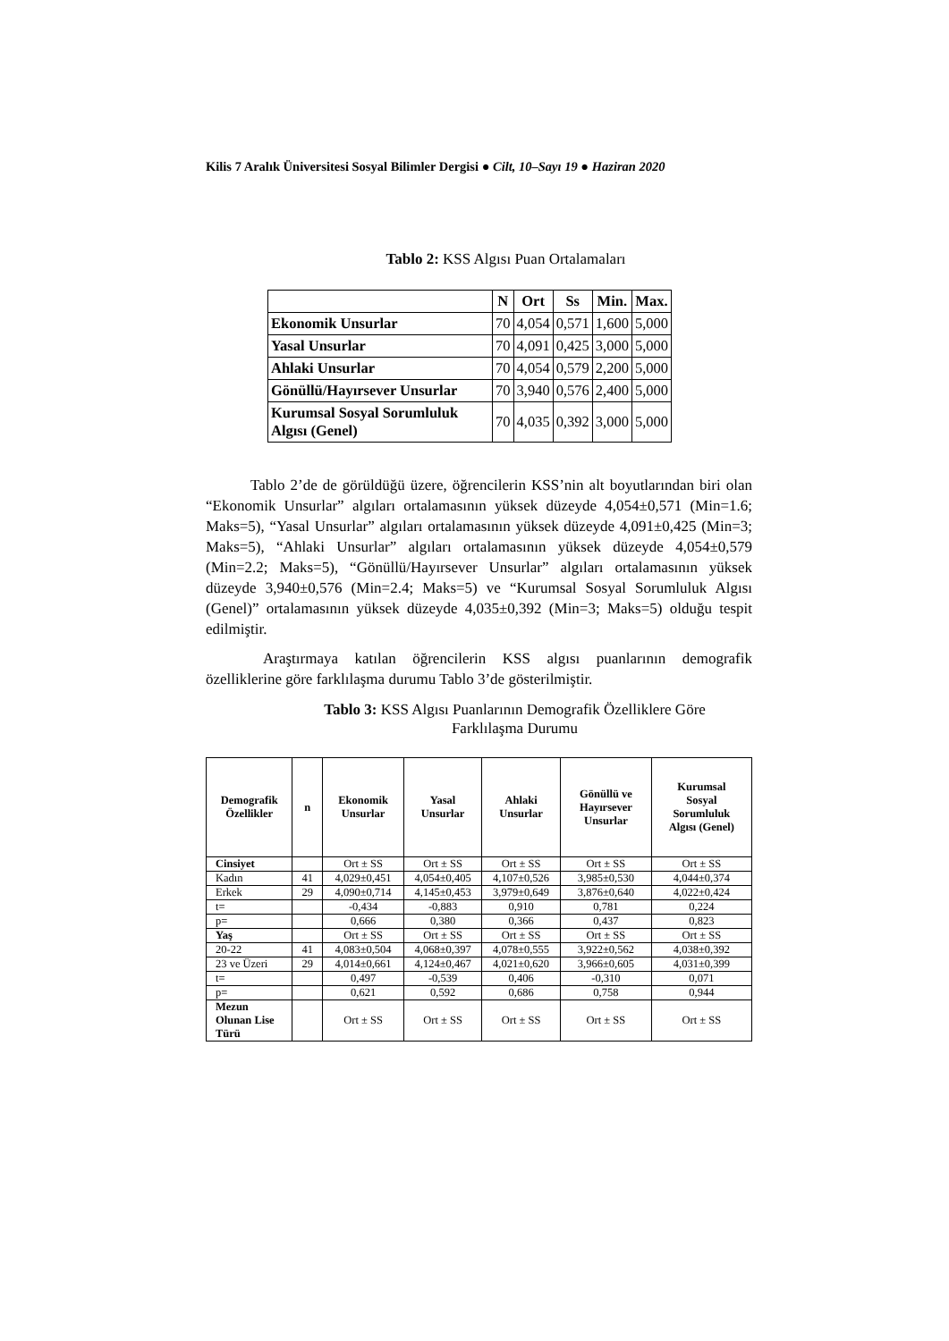Kilis 7 Aralık Üniversitesi Sosyal Bilimler Dergisi ● Cilt, 10–Sayı 19 ● Haziran 2020
Tablo 2: KSS Algısı Puan Ortalamaları
| | N | Ort | Ss | Min. | Max. |
| --- | --- | --- | --- | --- | --- |
| Ekonomik Unsurlar | 70 | 4,054 | 0,571 | 1,600 | 5,000 |
| Yasal Unsurlar | 70 | 4,091 | 0,425 | 3,000 | 5,000 |
| Ahlaki Unsurlar | 70 | 4,054 | 0,579 | 2,200 | 5,000 |
| Gönüllü/Hayırsever Unsurlar | 70 | 3,940 | 0,576 | 2,400 | 5,000 |
| Kurumsal Sosyal Sorumluluk Algısı (Genel) | 70 | 4,035 | 0,392 | 3,000 | 5,000 |
Tablo 2’de de görüldüğü üzere, öğrencilerin KSS’nin alt boyutlarından biri olan “Ekonomik Unsurlar” algıları ortalamasının yüksek düzeyde 4,054±0,571 (Min=1.6; Maks=5), “Yasal Unsurlar” algıları ortalamasının yüksek düzeyde 4,091±0,425 (Min=3; Maks=5), “Ahlaki Unsurlar” algıları ortalamasının yüksek düzeyde 4,054±0,579 (Min=2.2; Maks=5), “Gönüllü/Hayırsever Unsurlar” algıları ortalamasının yüksek düzeyde 3,940±0,576 (Min=2.4; Maks=5) ve “Kurumsal Sosyal Sorumluluk Algısı (Genel)” ortalamasının yüksek düzeyde 4,035±0,392 (Min=3; Maks=5) olduğu tespit edilmiştir.
Araştırmaya katılan öğrencilerin KSS algısı puanlarının demografik özelliklerine göre farklılaşma durumu Tablo 3’de gösterilmiştir.
Tablo 3: KSS Algısı Puanlarının Demografik Özelliklere Göre
Farklılaşma Durumu
| Demografik Özellikler | n | Ekonomik Unsurlar | Yasal Unsurlar | Ahlaki Unsurlar | Gönüllü ve Hayırsever Unsurlar | Kurumsal Sosyal Sorumluluk Algısı (Genel) |
| --- | --- | --- | --- | --- | --- | --- |
| Cinsiyet | | Ort ± SS | Ort ± SS | Ort ± SS | Ort ± SS | Ort ± SS |
| Kadın | 41 | 4,029±0,451 | 4,054±0,405 | 4,107±0,526 | 3,985±0,530 | 4,044±0,374 |
| Erkek | 29 | 4,090±0,714 | 4,145±0,453 | 3,979±0,649 | 3,876±0,640 | 4,022±0,424 |
| t= | | -0,434 | -0,883 | 0,910 | 0,781 | 0,224 |
| p= | | 0,666 | 0,380 | 0,366 | 0,437 | 0,823 |
| Yaş | | Ort ± SS | Ort ± SS | Ort ± SS | Ort ± SS | Ort ± SS |
| 20-22 | 41 | 4,083±0,504 | 4,068±0,397 | 4,078±0,555 | 3,922±0,562 | 4,038±0,392 |
| 23 ve Üzeri | 29 | 4,014±0,661 | 4,124±0,467 | 4,021±0,620 | 3,966±0,605 | 4,031±0,399 |
| t= | | 0,497 | -0,539 | 0,406 | -0,310 | 0,071 |
| p= | | 0,621 | 0,592 | 0,686 | 0,758 | 0,944 |
| Mezun Olunan Lise Türü | | Ort ± SS | Ort ± SS | Ort ± SS | Ort ± SS | Ort ± SS |